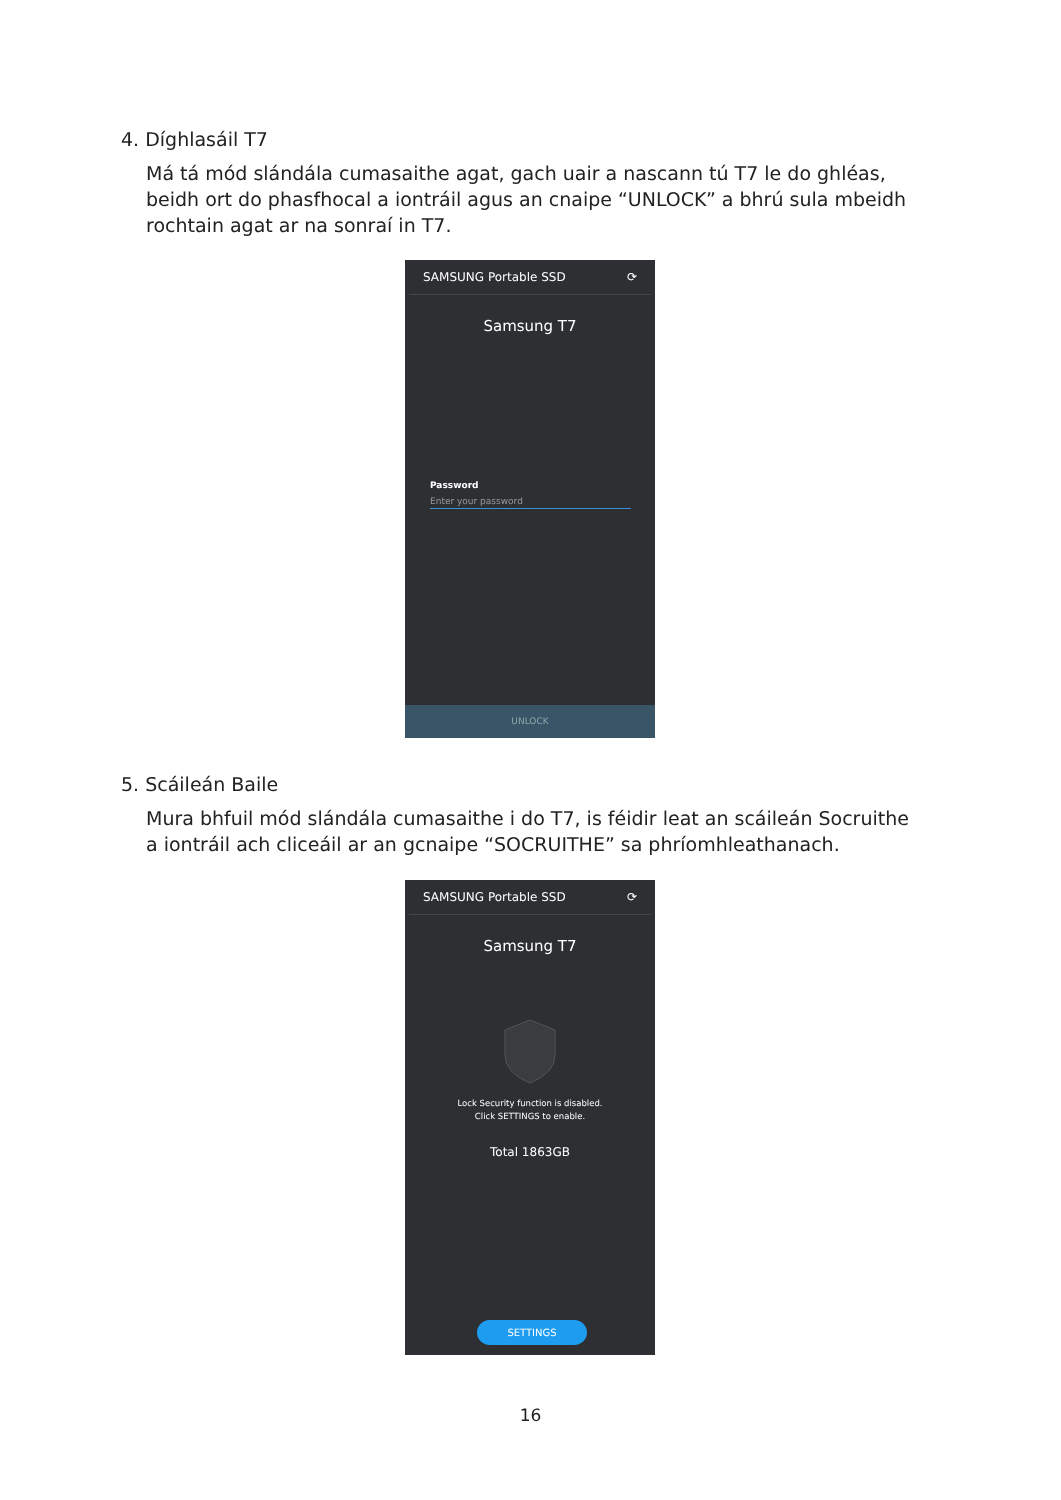4. Díghlasáil T7
Má tá mód slándála cumasaithe agat, gach uair a nascann tú T7 le do ghléas, beidh ort do phasfhocal a iontráil agus an cnaipe “UNLOCK” a bhrú sula mbeidh rochtain agat ar na sonraí in T7.
SAMSUNG Portable SSD ⟳
Samsung T7
Password
Enter your password
UNLOCK
5. Scáileán Baile
Mura bhfuil mód slándála cumasaithe i do T7, is féidir leat an scáileán Socruithe a iontráil ach cliceáil ar an gcnaipe “SOCRUITHE” sa phríomhleathanach.
SAMSUNG Portable SSD ⟳
Samsung T7
Lock Security function is disabled.
Click SETTINGS to enable.
Total 1863GB
SETTINGS
16